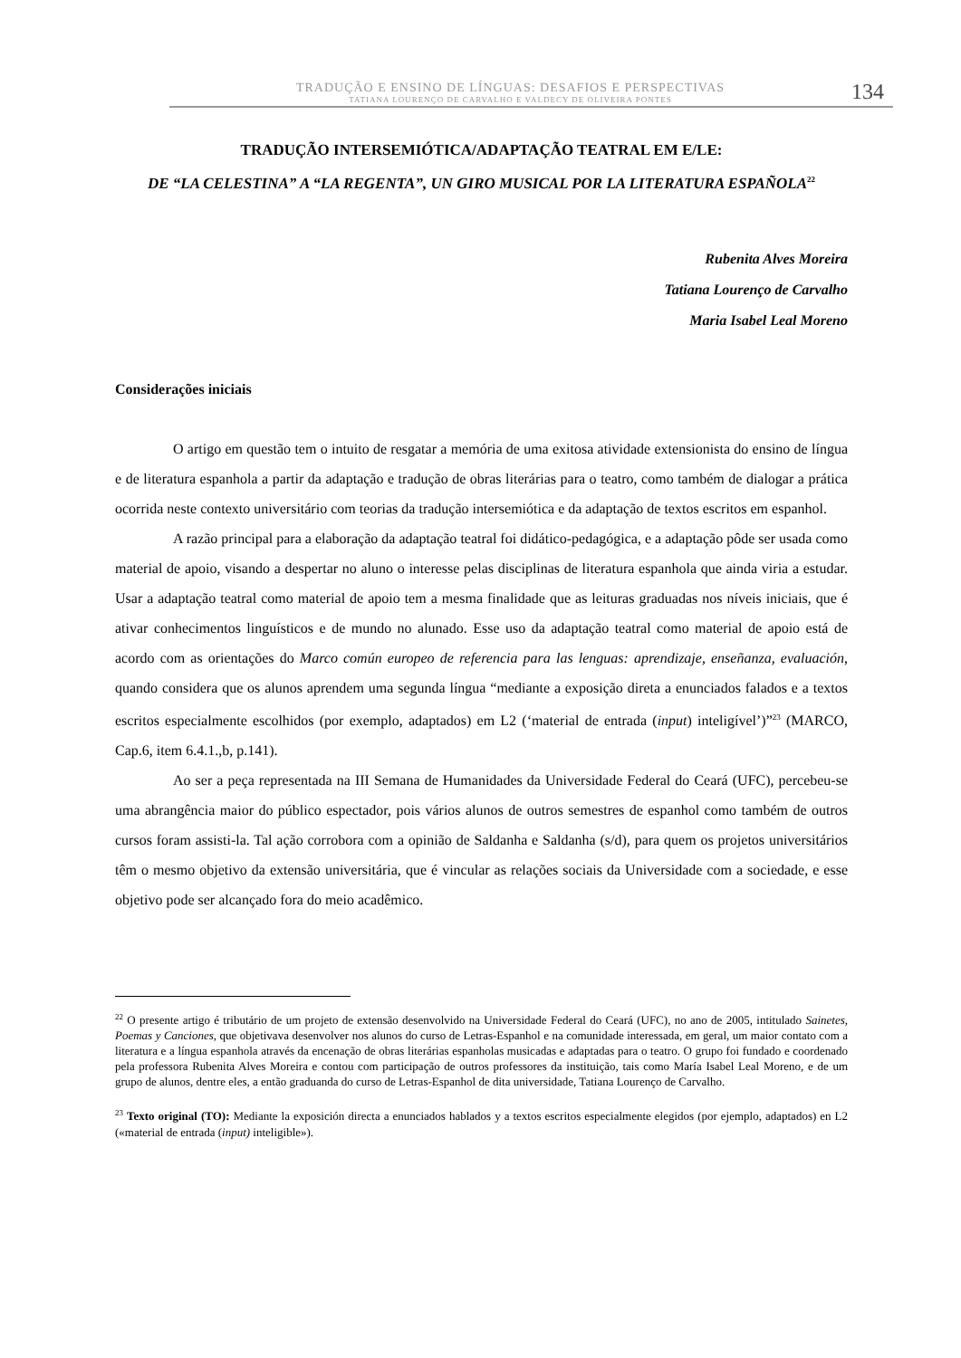TRADUÇÃO E ENSINO DE LÍNGUAS: DESAFIOS E PERSPECTIVAS
TATIANA LOURENÇO DE CARVALHO E VALDECY DE OLIVEIRA PONTES
134
TRADUÇÃO INTERSEMIÓTICA/ADAPTAÇÃO TEATRAL EM E/LE:
DE “LA CELESTINA” A “LA REGENTA”, UN GIRO MUSICAL POR LA LITERATURA ESPAÑOLA<sup>22</sup>
Rubenita Alves Moreira
Tatiana Lourenço de Carvalho
Maria Isabel Leal Moreno
Considerações iniciais
O artigo em questão tem o intuito de resgatar a memória de uma exitosa atividade extensionista do ensino de língua e de literatura espanhola a partir da adaptação e tradução de obras literárias para o teatro, como também de dialogar a prática ocorrida neste contexto universitário com teorias da tradução intersemiótica e da adaptação de textos escritos em espanhol.
A razão principal para a elaboração da adaptação teatral foi didático-pedagógica, e a adaptação pôde ser usada como material de apoio, visando a despertar no aluno o interesse pelas disciplinas de literatura espanhola que ainda viria a estudar. Usar a adaptação teatral como material de apoio tem a mesma finalidade que as leituras graduadas nos níveis iniciais, que é ativar conhecimentos linguísticos e de mundo no alunado. Esse uso da adaptação teatral como material de apoio está de acordo com as orientações do Marco común europeo de referencia para las lenguas: aprendizaje, enseñanza, evaluación, quando considera que os alunos aprendem uma segunda língua “mediante a exposição direta a enunciados falados e a textos escritos especialmente escolhidos (por exemplo, adaptados) em L2 (‘material de entrada (input) inteligível’)”<sup>23</sup> (MARCO, Cap.6, item 6.4.1.,b, p.141).
Ao ser a peça representada na III Semana de Humanidades da Universidade Federal do Ceará (UFC), percebeu-se uma abrangência maior do público espectador, pois vários alunos de outros semestres de espanhol como também de outros cursos foram assisti-la. Tal ação corrobora com a opinião de Saldanha e Saldanha (s/d), para quem os projetos universitários têm o mesmo objetivo da extensão universitária, que é vincular as relações sociais da Universidade com a sociedade, e esse objetivo pode ser alcançado fora do meio acadêmico.
<sup>22</sup> O presente artigo é tributário de um projeto de extensão desenvolvido na Universidade Federal do Ceará (UFC), no ano de 2005, intitulado Sainetes, Poemas y Canciones, que objetivava desenvolver nos alunos do curso de Letras-Espanhol e na comunidade interessada, em geral, um maior contato com a literatura e a língua espanhola através da encenação de obras literárias espanholas musicadas e adaptadas para o teatro. O grupo foi fundado e coordenado pela professora Rubenita Alves Moreira e contou com participação de outros professores da instituição, tais como María Isabel Leal Moreno, e de um grupo de alunos, dentre eles, a então graduanda do curso de Letras-Espanhol de dita universidade, Tatiana Lourenço de Carvalho.
<sup>23</sup> Texto original (TO): Mediante la exposición directa a enunciados hablados y a textos escritos especialmente elegidos (por ejemplo, adaptados) en L2 («material de entrada (input) inteligible»).